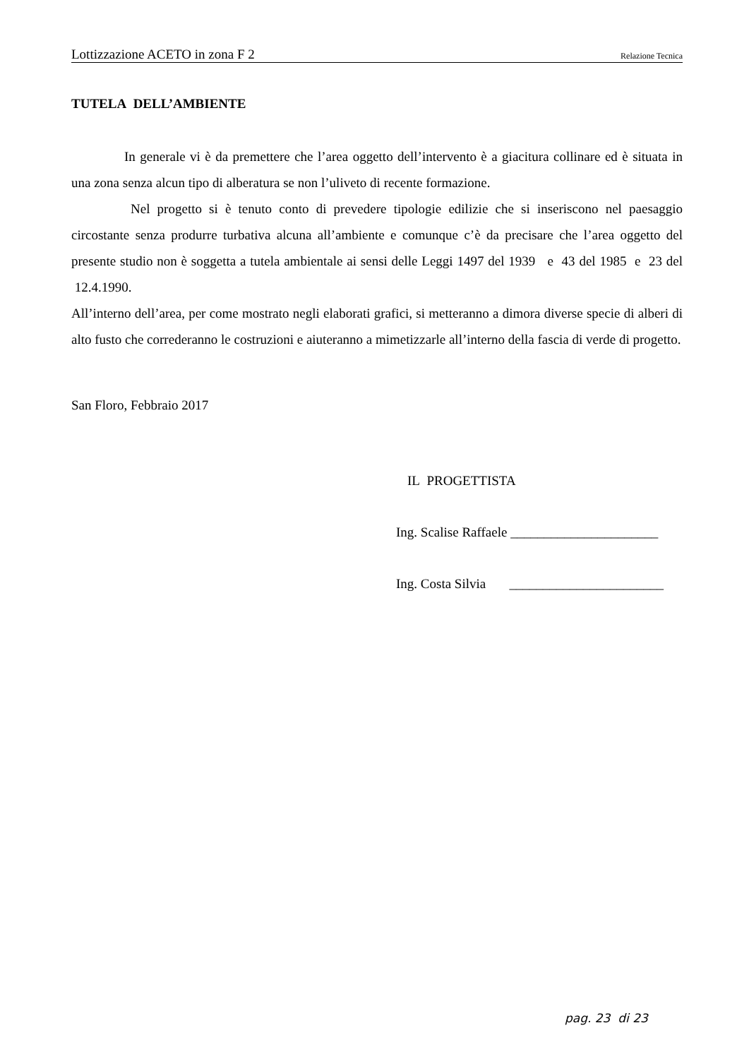Lottizzazione ACETO in zona F 2 Relazione Tecnica
TUTELA DELL’AMBIENTE
In generale vi è da premettere che l’area oggetto dell’intervento è a giacitura collinare ed è situata in una zona senza alcun tipo di alberatura se non l’uliveto di recente formazione.
Nel progetto si è tenuto conto di prevedere tipologie edilizie che si inseriscono nel paesaggio circostante senza produrre turbativa alcuna all’ambiente e comunque c’è da precisare che l’area oggetto del presente studio non è soggetta a tutela ambientale ai sensi delle Leggi 1497 del 1939 e 43 del 1985 e 23 del 12.4.1990.
All’interno dell’area, per come mostrato negli elaborati grafici, si metteranno a dimora diverse specie di alberi di alto fusto che correderanno le costruzioni e aiuteranno a mimetizzarle all’interno della fascia di verde di progetto.
San Floro, Febbraio 2017
IL PROGETTISTA
Ing. Scalise Raffaele ______________________
Ing. Costa Silvia _______________________
pag. 23 di 23